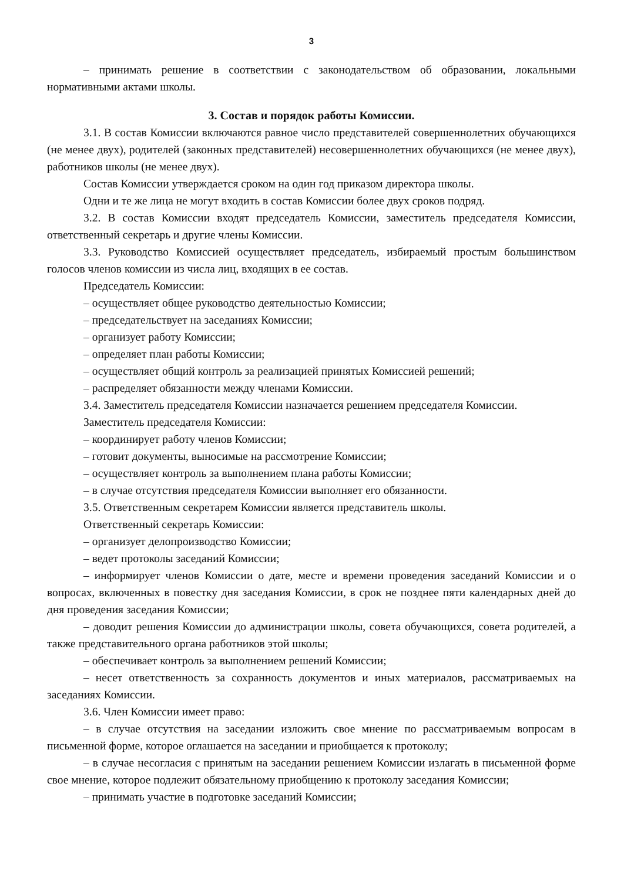3
– принимать решение в соответствии с законодательством об образовании, локальными нормативными актами школы.
3. Состав и порядок работы Комиссии.
3.1. В состав Комиссии включаются равное число представителей совершеннолетних обучающихся (не менее двух), родителей (законных представителей) несовершеннолетних обучающихся (не менее двух), работников школы (не менее двух).
Состав Комиссии утверждается сроком на один год приказом директора школы.
Одни и те же лица не могут входить в состав Комиссии более двух сроков подряд.
3.2. В состав Комиссии входят председатель Комиссии, заместитель председателя Комиссии, ответственный секретарь и другие члены Комиссии.
3.3. Руководство Комиссией осуществляет председатель, избираемый простым большинством голосов членов комиссии из числа лиц, входящих в ее состав.
Председатель Комиссии:
– осуществляет общее руководство деятельностью Комиссии;
– председательствует на заседаниях Комиссии;
– организует работу Комиссии;
– определяет план работы Комиссии;
– осуществляет общий контроль за реализацией принятых Комиссией решений;
– распределяет обязанности между членами Комиссии.
3.4. Заместитель председателя Комиссии назначается решением председателя Комиссии.
Заместитель председателя Комиссии:
– координирует работу членов Комиссии;
– готовит документы, выносимые на рассмотрение Комиссии;
– осуществляет контроль за выполнением плана работы Комиссии;
– в случае отсутствия председателя Комиссии выполняет его обязанности.
3.5. Ответственным секретарем Комиссии является представитель школы.
Ответственный секретарь Комиссии:
– организует делопроизводство Комиссии;
– ведет протоколы заседаний Комиссии;
– информирует членов Комиссии о дате, месте и времени проведения заседаний Комиссии и о вопросах, включенных в повестку дня заседания Комиссии, в срок не позднее пяти календарных дней до дня проведения заседания Комиссии;
– доводит решения Комиссии до администрации школы, совета обучающихся, совета родителей, а также представительного органа работников этой школы;
– обеспечивает контроль за выполнением решений Комиссии;
– несет ответственность за сохранность документов и иных материалов, рассматриваемых на заседаниях Комиссии.
3.6. Член Комиссии имеет право:
– в случае отсутствия на заседании изложить свое мнение по рассматриваемым вопросам в письменной форме, которое оглашается на заседании и приобщается к протоколу;
– в случае несогласия с принятым на заседании решением Комиссии излагать в письменной форме свое мнение, которое подлежит обязательному приобщению к протоколу заседания Комиссии;
– принимать участие в подготовке заседаний Комиссии;